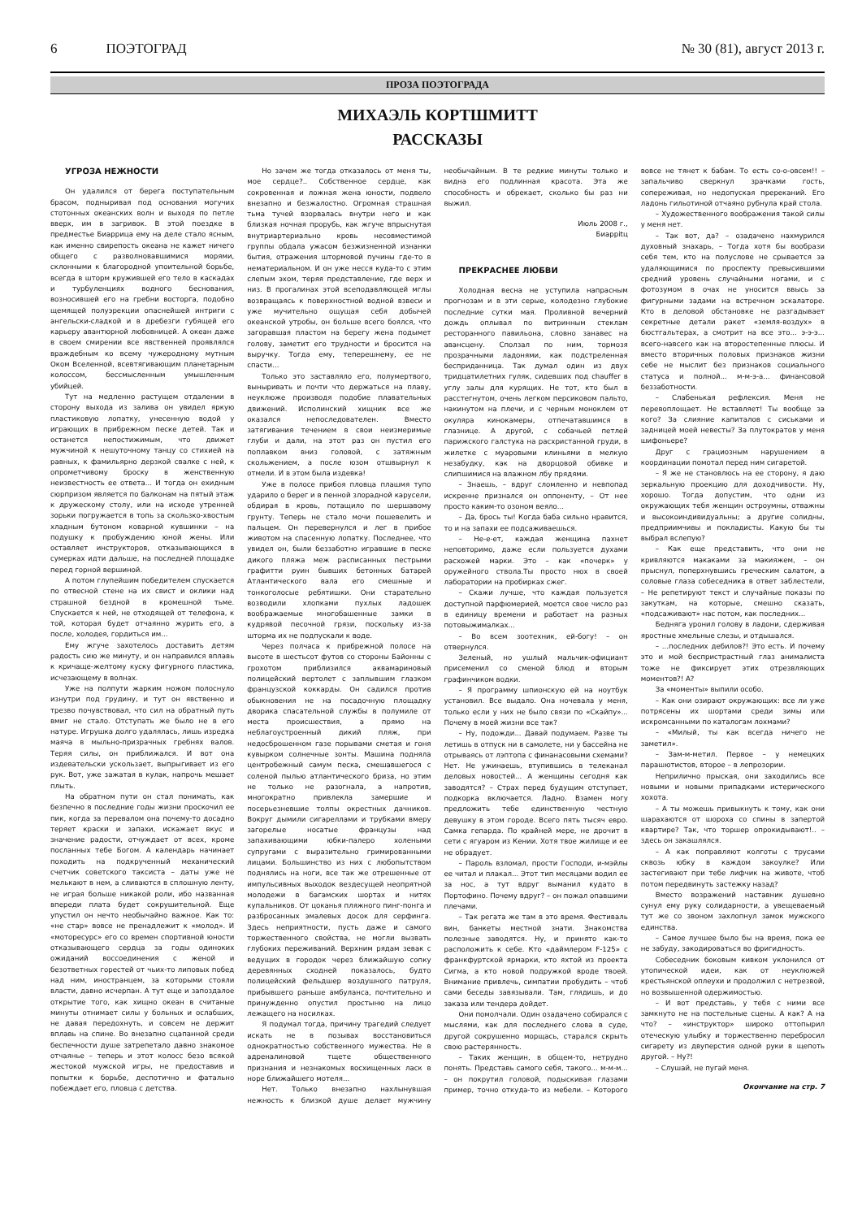6 ПОЭТОГРАД № 30 (81), август 2013 г.
ПРОЗА ПОЭТОГРАДА
МИХАЭЛЬ КОРТШМИТТ
РАССКАЗЫ
УГРОЗА НЕЖНОСТИ
Он удалился от берега поступательным брасом, подныривая под основания могучих стотонных океанских волн и выходя по петле вверх, им в загривок. В этой поездке в предместье Биаррица ему на деле стало ясным, как именно свирепость океана не кажет ничего общего с разволновавшимися морями, склонными к благородной упоительной борьбе, всегда в шторм кружившей его тело в каскадах и турбуленциях водного беснования, возносившей его на гребни восторга, подобно щемящей полуэрекции опаснейшей интриги с ангельски-сладкой и в дребезги губящей его карьеру авантюрной любовницей. А океан даже в своем смирении все явственней проявлялся враждебным ко всему чужеродному мутным Оком Вселенной, всевтягивающим планетарным колоссом, бессмысленным умышленным убийцей.
Тут на медленно растущем отдалении в сторону выхода из залива он увидел яркую пластиковую лопатку, унесенную водой у играющих в прибрежном песке детей. Так и останется непостижимым, что движет мужчиной к нешуточному танцу со стихией на равных, к фамильярно дерзкой свалке с ней, к опрометчивому броску в женственную неизвестность ее ответа... И тогда он ехидным сюрпризом является по балконам на пятый этаж к дружескому столу, или на исходе утренней зорьки погружается в топь за скользко-хвостым хладным бутоном коварной кувшинки – на подушку к пробуждению юной жены. Или оставляет инструкторов, отказывающихся в сумерках идти дальше, на последней площадке перед горной вершиной.
А потом глупейшим победителем спускается по отвесной стене на их свист и оклики над страшной бездной в кромешной тьме. Спускается к ней, не отходящей от телефона, к той, которая будет отчаянно журить его, а после, холодея, гордиться им...
Ему жгуче захотелось доставить детям радость сию же минуту, и он направился вплавь к кричаще-желтому куску фигурного пластика, исчезающему в волнах.
Уже на полпути жарким ножом полоснуло изнутри под грудину, и тут он явственно и трезво почувствовал, что сил на обратный путь вмиг не стало. Отступать же было не в его натуре. Игрушка долго удалялась, лишь изредка маяча в мыльно-призрачных гребнях валов. Теряя силы, он приближался. И вот она издевательски ускользает, выпрыгивает из его рук. Вот, уже зажатая в кулак, напрочь мешает плыть.
На обратном пути он стал понимать, как безпечно в последние годы жизни проскочил ее пик, когда за перевалом она почему-то досадно теряет краски и запахи, искажает вкус и значение радости, отчуждает от всех, кроме посланных тебе Богом. А календарь начинает походить на подкрученный механический счетчик советского таксиста – даты уже не мелькают в нем, а сливаются в сплошную ленту, не играя больше никакой роли, ибо названная впереди плата будет сокрушительной. Еще упустил он нечто необычайно важное. Как то: «не стар» вовсе не пренадлежит к «молод». И «моторесурс» его со времен спортивной юности отказывающего сердца за годы одиноких ожиданий воссоединения с женой и безответных горестей от чьих-то липовых побед над ним, иностранцем, за которыми стояли власти, давно исчерпан. А тут еще и запоздалое открытие того, как хищно океан в считаные минуты отнимает силы у больных и ослабших, не давая передохнуть, и совсем не держит вплавь на спине. Во внезапно сцапанной среди беспечности душе затрепетало давно знакомое отчаянье – теперь и этот колосс безо всякой жестокой мужской игры, не предоставив и попытки к борьбе, деспотично и фатально побеждает его, пловца с детства.
Но зачем же тогда отказалось от меня ты, мое сердце?.. Собственное сердце, как сокровенная и ложная жена юности, подвело внезапно и безжалостно. Огромная страшная тьма тучей взорвалась внутри него и как близкая ночная прорубь, как жгуче впрыснутая внутриартериально кровь несовместимой группы обдала ужасом безжизненной изнанки бытия, отражения штормовой пучины где-то в нематериальном. И он уже несся куда-то с этим слепым эхом, теряя представление, где верх и низ. В прогалинах этой всеподавляющей мглы возвращаясь к поверхностной водной взвеси и уже мучительно ощущая себя добычей океанской утробы, он больше всего боялся, что загоравшая пластом на берегу жена подымет голову, заметит его трудности и бросится на выручку. Тогда ему, теперешнему, ее не спасти...
Только это заставляло его, полумертвого, выныривать и почти что держаться на плаву, неуклюже производя подобие плавательных движений. Исполинский хищник все же оказался непоследователен. Вместо затягивания течением в свои неизмеримые глуби и дали, на этот раз он пустил его поплавком вниз головой, с затяжным скольжением, а после юзом отшвырнул к отмели. И в этом была издевка!
Уже в полосе прибоя пловца плашмя тупо ударило о берег и в пенной злорадной карусели, обдирая в кровь, потащило по шершавому грунту. Теперь не стало мочи пошевелить и пальцем. Он перевернулся и лег в прибое животом на спасенную лопатку. Последнее, что увидел он, были беззаботно игравшие в песке дикого пляжа меж расписанных пестрыми графитти руин бывших бетонных батарей Атлантического вала его смешные и тонкоголосые ребятишки. Они старательно возводили хлопками пухлых ладошек воображаемые многобашенные замки в кудрявой песочной грязи, поскольку из-за шторма их не подпускали к воде.
Через полчаса к прибрежной полосе на высоте в шестьсот футов со стороны Байонны с грохотом приблизился аквамариновый полицейский вертолет с заплывшим глазком французской коккарды. Он садился против обыкновения не на посадочную площадку дворика спасательной службы в полумиле от места происшествия, а прямо на неблагоустроенный дикий пляж, при недосброшенном газе порывами сметая и гоня кувырком солнечные зонты. Машина подняла центробежный самум песка, смешавшегося с соленой пылью атлантического бриза, но этим не только не разогнала, а напротив, многократно привлекла замершие и посерьезневшие толпы окрестных дачников. Вокруг дымили сигареллами и трубками вмеру загорелые носатые французы над запахивающими юбки-палеро холеными супругами с выразительно гримированными лицами. Большинство из них с любопытством поднялись на ноги, все так же отрешенные от импульсивных выходок вездесущей неопрятной молодежи в багамских шортах и нитях купальников. От цоканья пляжного пинг-понга и разбросанных эмалевых досок для серфинга. Здесь неприятности, пусть даже и самого торжественного свойства, не могли вызвать глубоких переживаний. Верхним рядам зевак с ведущих в городок через ближайшую сопку деревянных сходней показалось, будто полицейский фельдшер воздушного патруля, прибывшего раньше амбуланса, почтительно и принужденно опустил простыню на лицо лежащего на носилках.
Я подумал тогда, причину трагедий следует искать не в позывах восстановиться однократностью собственного мужества. Не в адреналиновой тщете общественного признания и незнакомых восхищенных ласк в норе ближайшего мотеля...
Нет. Только внезапно нахлынувшая нежность к близкой душе делает мужчину необычайным. В те редкие минуты только и видна его подлинная красота. Эта же способность и обрекает, сколько бы раз ни выжил.
Июль 2008 г.,
Биаррitц
ПРЕКРАСНЕЕ ЛЮБВИ
Холодная весна не уступила напрасным прогнозам и в эти серые, колодезно глубокие последние сутки мая. Проливной вечерний дождь оплывал по витринным стеклам ресторанного павильона, словно занавес на авансцену. Сползал по ним, тормозя прозрачными ладонями, как подстреленная бесприданница. Так думал один из двух тридцатилетних гуляк, сидевших под chauffer в углу залы для курящих. Не тот, кто был в расстегнутом, очень легком персиковом пальто, накинутом на плечи, и с черным моноклем от окуляра кинокамеры, отпечатавшимся в глазнице. А другой, с собачьей петлей парижского галстука на расхристанной груди, в жилетке с муаровыми клиньями в мелкую незабудку, как на дворцовой обивке и слипшимися на влажном лбу прядями.
– Знаешь, – вдруг сломленно и невпопад искренне признался он оппоненту, – От нее просто каким-то озоном веяло...
– Да, брось ты! Когда баба сильно нравится, то и на запахи ее подсаживаешься.
– Не-е-ет, каждая женщина пахнет неповторимо, даже если пользуется духами расхожей марки. Это – как «почерк» у оружейного ствола.Ты просто нюх в своей лаборатории на пробирках сжег.
– Скажи лучше, что каждая пользуется доступной парфюмерией, моется свое число раз в единицу времени и работает на разных потовыжималках...
– Во всем зоотехник, ей-богу! – он отвернулся.
Зеленый, но ушлый мальчик-официант присеменил со сменой блюд и вторым графинчиком водки.
– Я программу шпионскую ей на ноутбук установил. Все выдало. Она ночевала у меня, только если у них не было связи по «Скайпу»... Почему в моей жизни все так?
– Ну, подожди... Давай подумаем. Разве ты летишь в отпуск ни в самолете, ни у бассейна не отрываясь от лэптопа с финанасовыми схемами? Нет. Не ужинаешь, втупившись в телеканал деловых новостей... А женщины сегодня как заводятся? – Страх перед будущим отступает, подкорка включается. Ладно. Взамен могу предложить тебе единственную честную девушку в этом городе. Всего пять тысяч евро. Самка гепарда. По крайней мере, не дрочит в сети с ягуаром из Кении. Хотя твое жилище и ее не обрадует.
– Пароль взломал, прости Господи, и-мэйлы ее читал и плакал... Этот тип месяцами водил ее за нос, а тут вдруг выманил кудато в Портофино. Почему вдруг? – он пожал опавшими плечами.
– Так регата же там в это время. Фестиваль вин, банкеты местной знати. Знакомства полезные заводятся. Ну, и принято как-то расположить к себе. Кто «даймлером F-125» с франкфуртской ярмарки, кто яхтой из проекта Сигма, а кто новой подружкой вроде твоей. Внимание привлечь, симпатии пробудить – чтоб сами беседы завязывали. Там, глядишь, и до заказа или тендера дойдет.
Они помолчали. Один озадачено собирался с мыслями, как для последнего слова в суде, другой сокрушенно морщась, старался скрыть свою растерянность.
– Таких женщин, в общем-то, нетрудно понять. Представь самого себя, такого... м-м-м... – он покрутил головой, подыскивая глазами пример, точно откуда-то из мебели. – Которого вовсе не тянет к бабам. То есть со-о-овсем!! – запальчиво сверкнул зрачками гость, сопереживая, но недопуская пререканий. Его ладонь гильотиной отчаяно рубнула край стола.
– Художественного воображения такой силы у меня нет.
– Так вот, да? – озадачено нахмурился духовный знахарь, – Тогда хотя бы вообрази себя тем, кто на полуслове не срывается за удаляющимися по проспекту превысившими средний уровень случайными ногами, и с фотозумом в очах не уносится ввысь за фигурными задами на встречном эскалаторе. Кто в деловой обстановке не разгадывает секретные детали ракет «земля-воздух» в бюстгальтерах, а смотрит на все это... э-э-э... всего-навсего как на второстепенные плюсы. И вместо вторичных половых признаков жизни себе не мыслит без признаков социального статуса и полной... м-м-э-а... финансовой беззаботности.
– Слабенькая рефлексия. Меня не перевоплощает. Не вставляет! Ты вообще за кого? За слияние капиталов с сиськами и задницей моей невесты? За плутократов у меня шифоньере?
Друг с грациозным нарушением в координации помотал перед ним сигаретой.
– Я же не становлюсь на ее сторону, я даю зеркальную проекцию для доходчивости. Ну, хорошо. Тогда допустим, что одни из окружающих тебя женщин остроумны, отважны и высокоиндивидуальны; а другие солидны, предприимчивы и покладисты. Какую бы ты выбрал вслепую?
– Как еще представить, что они не кривляются макаками за макияжем, – он прыснул, поперхнувшись греческим салатом, а соловые глаза собеседника в ответ заблестели, – Не репетируют текст и случайные показы по закуткам, на которые, смешно сказать, «подсаживают» нас потом, как последних...
Бедняга уронил голову в ладони, сдерживая яростные хмельные слезы, и отдышался.
– ...последних дебилов?! Это есть. И почему это и мой беспристрастный глаз анималиста тоже не фиксирует этих отрезвляющих моментов?! А?
За «моменты» выпили особо.
– Как они озирают окружающих: все ли уже потрясены их шортами среди зимы или искромсанными по каталогам лохмами?
– «Милый, ты как всегда ничего не заметил».
– Зам-м-метил. Первое – у немецких парашютистов, второе – в лепрозории.
Неприлично прыская, они заходились все новыми и новыми припадками истерического хохота.
– А ты можешь привыкнуть к тому, как они шарахаются от шороха со спины в запертой квартире? Так, что торшер опрокидывают!.. – здесь он закашлялся.
– А как поправляют колготы с трусами сквозь юбку в каждом закоулке? Или застегивают при тебе лифчик на животе, чтоб потом передвинуть застежку назад?
Вместо возражений наставник душевно сунул ему руку солидарности, а увещеваемый тут же со звоном захлопнул замок мужского единства.
– Самое лучшее было бы на время, пока ее не забуду, закодироваться во фригидность.
Собеседник боковым кивком уклонился от утопической идеи, как от неуклюжей крестьянской оплеухи и продолжил с нетрезвой, но возвышенной одержимостью.
– И вот представь, у тебя с ними все замкнуто не на постельные сцены. А как? А на что? – «инструктор» широко оттопырил отеческую улыбку и торжественно перебросил сигарету из двуперстия одной руки в щепоть другой. – Ну?!
– Слушай, не пугай меня.
Окончание на стр. 7